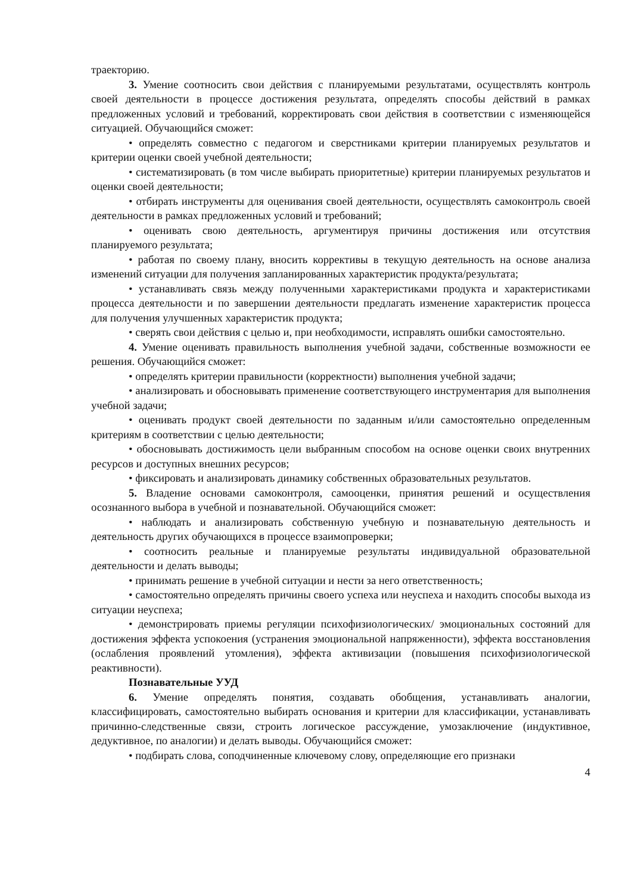траекторию.
3. Умение соотносить свои действия с планируемыми результатами, осуществлять контроль своей деятельности в процессе достижения результата, определять способы действий в рамках предложенных условий и требований, корректировать свои действия в соответствии с изменяющейся ситуацией. Обучающийся сможет:
• определять совместно с педагогом и сверстниками критерии планируемых результатов и критерии оценки своей учебной деятельности;
• систематизировать (в том числе выбирать приоритетные) критерии планируемых результатов и оценки своей деятельности;
• отбирать инструменты для оценивания своей деятельности, осуществлять самоконтроль своей деятельности в рамках предложенных условий и требований;
• оценивать свою деятельность, аргументируя причины достижения или отсутствия планируемого результата;
• работая по своему плану, вносить коррективы в текущую деятельность на основе анализа изменений ситуации для получения запланированных характеристик продукта/результата;
• устанавливать связь между полученными характеристиками продукта и характеристиками процесса деятельности и по завершении деятельности предлагать изменение характеристик процесса для получения улучшенных характеристик продукта;
• сверять свои действия с целью и, при необходимости, исправлять ошибки самостоятельно.
4. Умение оценивать правильность выполнения учебной задачи, собственные возможности ее решения. Обучающийся сможет:
• определять критерии правильности (корректности) выполнения учебной задачи;
• анализировать и обосновывать применение соответствующего инструментария для выполнения учебной задачи;
• оценивать продукт своей деятельности по заданным и/или самостоятельно определенным критериям в соответствии с целью деятельности;
• обосновывать достижимость цели выбранным способом на основе оценки своих внутренних ресурсов и доступных внешних ресурсов;
• фиксировать и анализировать динамику собственных образовательных результатов.
5. Владение основами самоконтроля, самооценки, принятия решений и осуществления осознанного выбора в учебной и познавательной. Обучающийся сможет:
• наблюдать и анализировать собственную учебную и познавательную деятельность и деятельность других обучающихся в процессе взаимопроверки;
• соотносить реальные и планируемые результаты индивидуальной образовательной деятельности и делать выводы;
• принимать решение в учебной ситуации и нести за него ответственность;
• самостоятельно определять причины своего успеха или неуспеха и находить способы выхода из ситуации неуспеха;
• демонстрировать приемы регуляции психофизиологических/ эмоциональных состояний для достижения эффекта успокоения (устранения эмоциональной напряженности), эффекта восстановления (ослабления проявлений утомления), эффекта активизации (повышения психофизиологической реактивности).
Познавательные УУД
6. Умение определять понятия, создавать обобщения, устанавливать аналогии, классифицировать, самостоятельно выбирать основания и критерии для классификации, устанавливать причинно-следственные связи, строить логическое рассуждение, умозаключение (индуктивное, дедуктивное, по аналогии) и делать выводы. Обучающийся сможет:
• подбирать слова, соподчиненные ключевому слову, определяющие его признаки
4